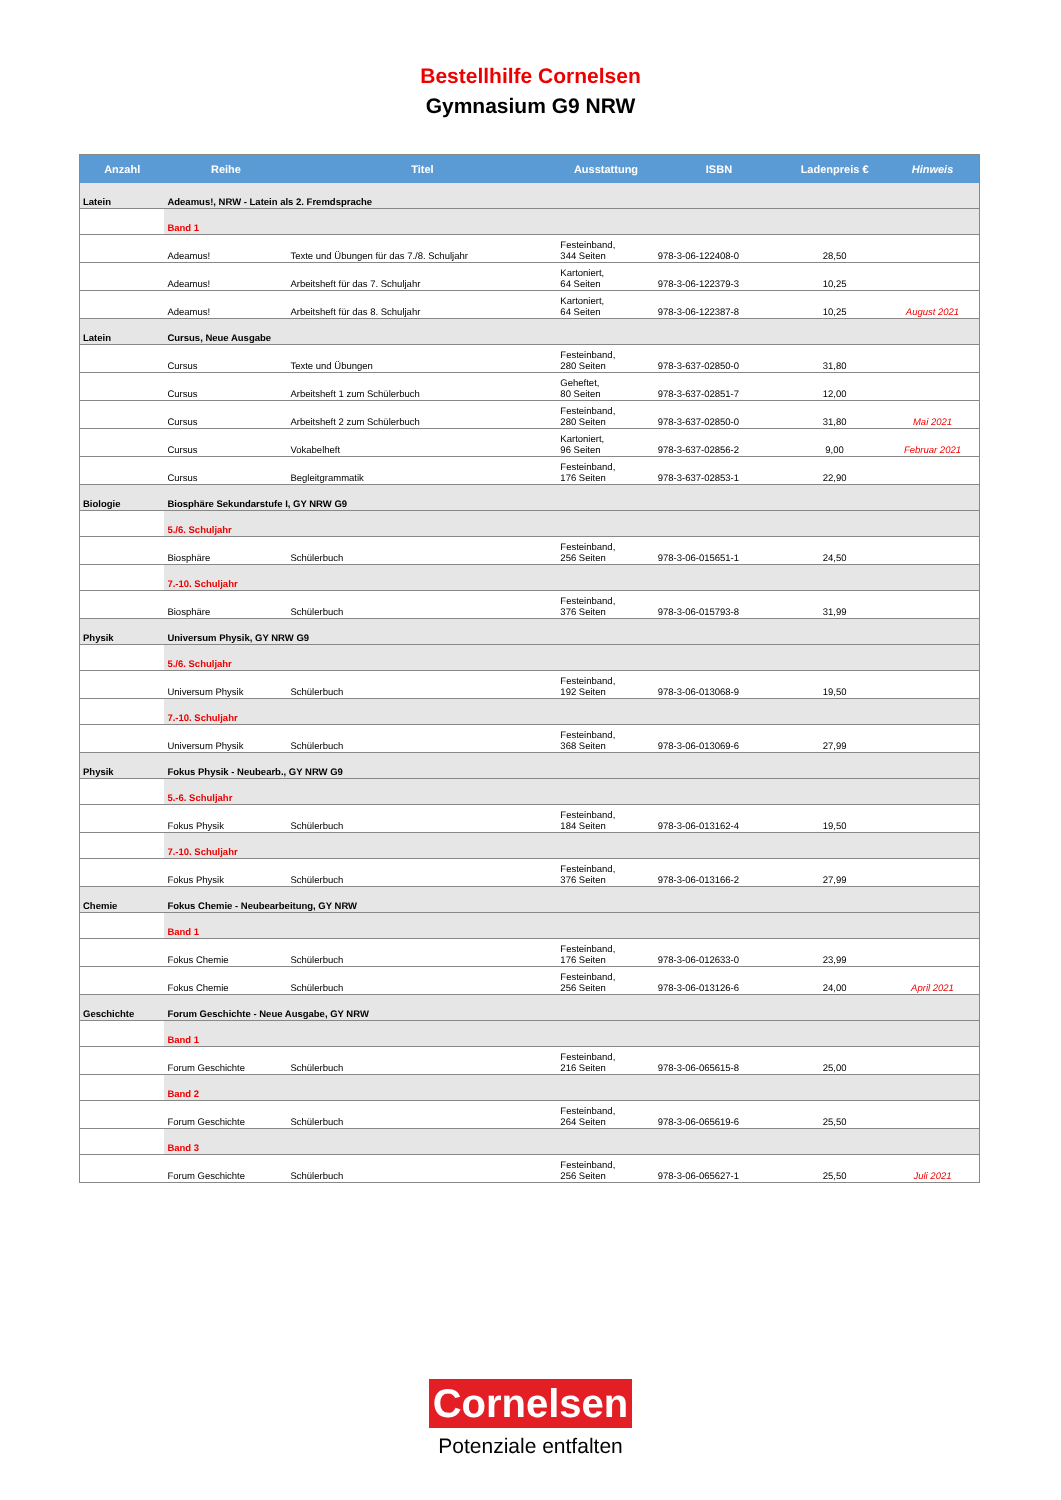Bestellhilfe Cornelsen
Gymnasium G9 NRW
| Anzahl | Reihe | Titel | Ausstattung | ISBN | Ladenpreis € | Hinweis |
| --- | --- | --- | --- | --- | --- | --- |
| Latein | Adeamus!, NRW - Latein als 2. Fremdsprache | | | | | |
| | Band 1 | | | | | |
| | Adeamus! | Texte und Übungen für das 7./8. Schuljahr | Festeinband, 344 Seiten | 978-3-06-122408-0 | 28,50 | |
| | Adeamus! | Arbeitsheft für das 7. Schuljahr | Kartoniert, 64 Seiten | 978-3-06-122379-3 | 10,25 | |
| | Adeamus! | Arbeitsheft für das 8. Schuljahr | Kartoniert, 64 Seiten | 978-3-06-122387-8 | 10,25 | August 2021 |
| Latein | Cursus, Neue Ausgabe | | | | | |
| | Cursus | Texte und Übungen | Festeinband, 280 Seiten | 978-3-637-02850-0 | 31,80 | |
| | Cursus | Arbeitsheft 1 zum Schülerbuch | Geheftet, 80 Seiten | 978-3-637-02851-7 | 12,00 | |
| | Cursus | Arbeitsheft 2 zum Schülerbuch | Festeinband, 280 Seiten | 978-3-637-02850-0 | 31,80 | Mai 2021 |
| | Cursus | Vokabelheft | Kartoniert, 96 Seiten | 978-3-637-02856-2 | 9,00 | Februar 2021 |
| | Cursus | Begleitgrammatik | Festeinband, 176 Seiten | 978-3-637-02853-1 | 22,90 | |
| Biologie | Biosphäre Sekundarstufe I, GY NRW G9 | | | | | |
| | 5./6. Schuljahr | | | | | |
| | Biosphäre | Schülerbuch | Festeinband, 256 Seiten | 978-3-06-015651-1 | 24,50 | |
| | 7.-10. Schuljahr | | | | | |
| | Biosphäre | Schülerbuch | Festeinband, 376 Seiten | 978-3-06-015793-8 | 31,99 | |
| Physik | Universum Physik, GY NRW G9 | | | | | |
| | 5./6. Schuljahr | | | | | |
| | Universum Physik | Schülerbuch | Festeinband, 192 Seiten | 978-3-06-013068-9 | 19,50 | |
| | 7.-10. Schuljahr | | | | | |
| | Universum Physik | Schülerbuch | Festeinband, 368 Seiten | 978-3-06-013069-6 | 27,99 | |
| Physik | Fokus Physik - Neubearb., GY NRW G9 | | | | | |
| | 5.-6. Schuljahr | | | | | |
| | Fokus Physik | Schülerbuch | Festeinband, 184 Seiten | 978-3-06-013162-4 | 19,50 | |
| | 7.-10. Schuljahr | | | | | |
| | Fokus Physik | Schülerbuch | Festeinband, 376 Seiten | 978-3-06-013166-2 | 27,99 | |
| Chemie | Fokus Chemie - Neubearbeitung, GY NRW | | | | | |
| | Band 1 | | | | | |
| | Fokus Chemie | Schülerbuch | Festeinband, 176 Seiten | 978-3-06-012633-0 | 23,99 | |
| | Fokus Chemie | Schülerbuch | Festeinband, 256 Seiten | 978-3-06-013126-6 | 24,00 | April 2021 |
| Geschichte | Forum Geschichte - Neue Ausgabe, GY NRW | | | | | |
| | Band 1 | | | | | |
| | Forum Geschichte | Schülerbuch | Festeinband, 216 Seiten | 978-3-06-065615-8 | 25,00 | |
| | Band 2 | | | | | |
| | Forum Geschichte | Schülerbuch | Festeinband, 264 Seiten | 978-3-06-065619-6 | 25,50 | |
| | Band 3 | | | | | |
| | Forum Geschichte | Schülerbuch | Festeinband, 256 Seiten | 978-3-06-065627-1 | 25,50 | Juli 2021 |
Cornelsen
Potenziale entfalten